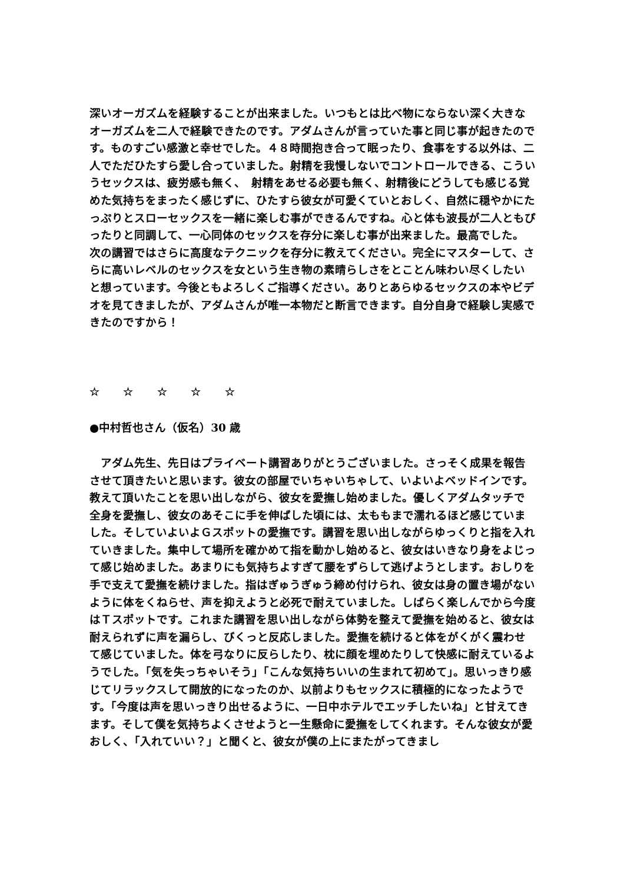深いオーガズムを経験することが出来ました。いつもとは比べ物にならない深く大きなオーガズムを二人で経験できたのです。アダムさんが言っていた事と同じ事が起きたのです。ものすごい感激と幸せでした。４８時間抱き合って眠ったり、食事をする以外は、二人でただひたすら愛し合っていました。射精を我慢しないでコントロールできる、こういうセックスは、疲労感も無く、　射精をあせる必要も無く、射精後にどうしても感じる覚めた気持ちをまったく感じずに、ひたすら彼女が可愛くていとおしく、自然に穏やかにたっぷりとスローセックスを一緒に楽しむ事ができるんですね。心と体も波長が二人ともぴったりと同調して、一心同体のセックスを存分に楽しむ事が出来ました。最高でした。　次の講習ではさらに高度なテクニックを存分に教えてください。完全にマスターして、さらに高いレベルのセックスを女という生き物の素晴らしさをとことん味わい尽くしたいと想っています。今後ともよろしくご指導ください。ありとあらゆるセックスの本やビデオを見てきましたが、アダムさんが唯一本物だと断言できます。自分自身で経験し実感できたのですから！
☆ ☆ ☆ ☆ ☆
●中村哲也さん（仮名）30 歳
　アダム先生、先日はプライベート講習ありがとうございました。さっそく成果を報告させて頂きたいと思います。彼女の部屋でいちゃいちゃして、いよいよベッドインです。教えて頂いたことを思い出しながら、彼女を愛撫し始めました。優しくアダムタッチで全身を愛撫し、彼女のあそこに手を伸ばした頃には、太ももまで濡れるほど感じていました。そしていよいよＧスポットの愛撫です。講習を思い出しながらゆっくりと指を入れていきました。集中して場所を確かめて指を動かし始めると、彼女はいきなり身をよじって感じ始めました。あまりにも気持ちよすぎて腰をずらして逃げようとします。おしりを手で支えて愛撫を続けました。指はぎゅうぎゅう締め付けられ、彼女は身の置き場がないように体をくねらせ、声を抑えようと必死で耐えていました。しばらく楽しんでから今度はＴスポットです。これまた講習を思い出しながら体勢を整えて愛撫を始めると、彼女は耐えられずに声を漏らし、びくっと反応しました。愛撫を続けると体をがくがく震わせて感じていました。体を弓なりに反らしたり、枕に顔を埋めたりして快感に耐えているようでした。「気を失っちゃいそう」「こんな気持ちいいの生まれて初めて」。思いっきり感じてリラックスして開放的になったのか、以前よりもセックスに積極的になったようです。「今度は声を思いっきり出せるように、一日中ホテルでエッチしたいね」と甘えてきます。そして僕を気持ちよくさせようと一生懸命に愛撫をしてくれます。そんな彼女が愛おしく、「入れていい？」と聞くと、彼女が僕の上にまたがってきまし